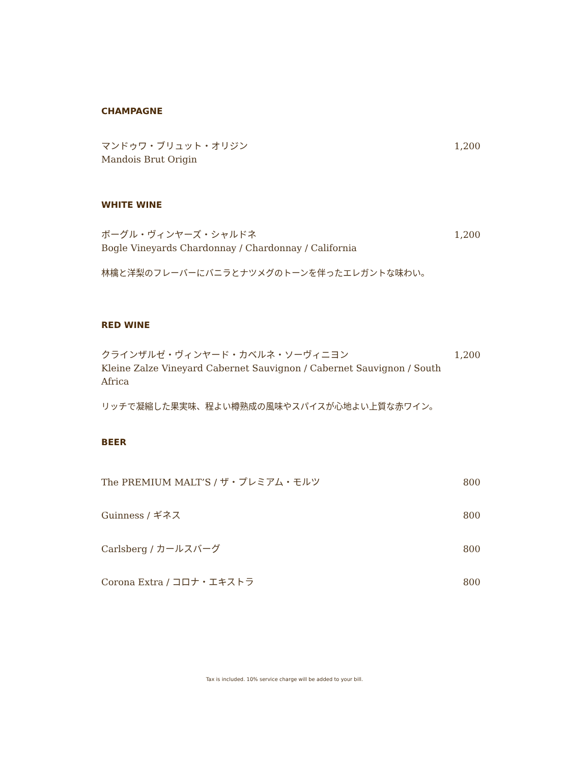CHAMPAGNE
マンドゥワ・ブリュット・オリジン
Mandois Brut Origin
1,200
WHITE WINE
ボーグル・ヴィンヤーズ・シャルドネ
Bogle Vineyards Chardonnay / Chardonnay / California
1,200
林檎と洋梨のフレーバーにバニラとナツメグのトーンを伴ったエレガントな味わい。
RED WINE
クラインザルゼ・ヴィンヤード・カベルネ・ソーヴィニヨン
Kleine Zalze Vineyard Cabernet Sauvignon / Cabernet Sauvignon / South Africa
1,200
リッチで凝縮した果実味、程よい樽熟成の風味やスパイスが心地よい上質な赤ワイン。
BEER
The PREMIUM MALT’S / ザ・プレミアム・モルツ
800
Guinness / ギネス 800
Carlsberg / カールスバーグ 800
Corona Extra / コロナ・エキストラ 800
Tax is included. 10% service charge will be added to your bill.